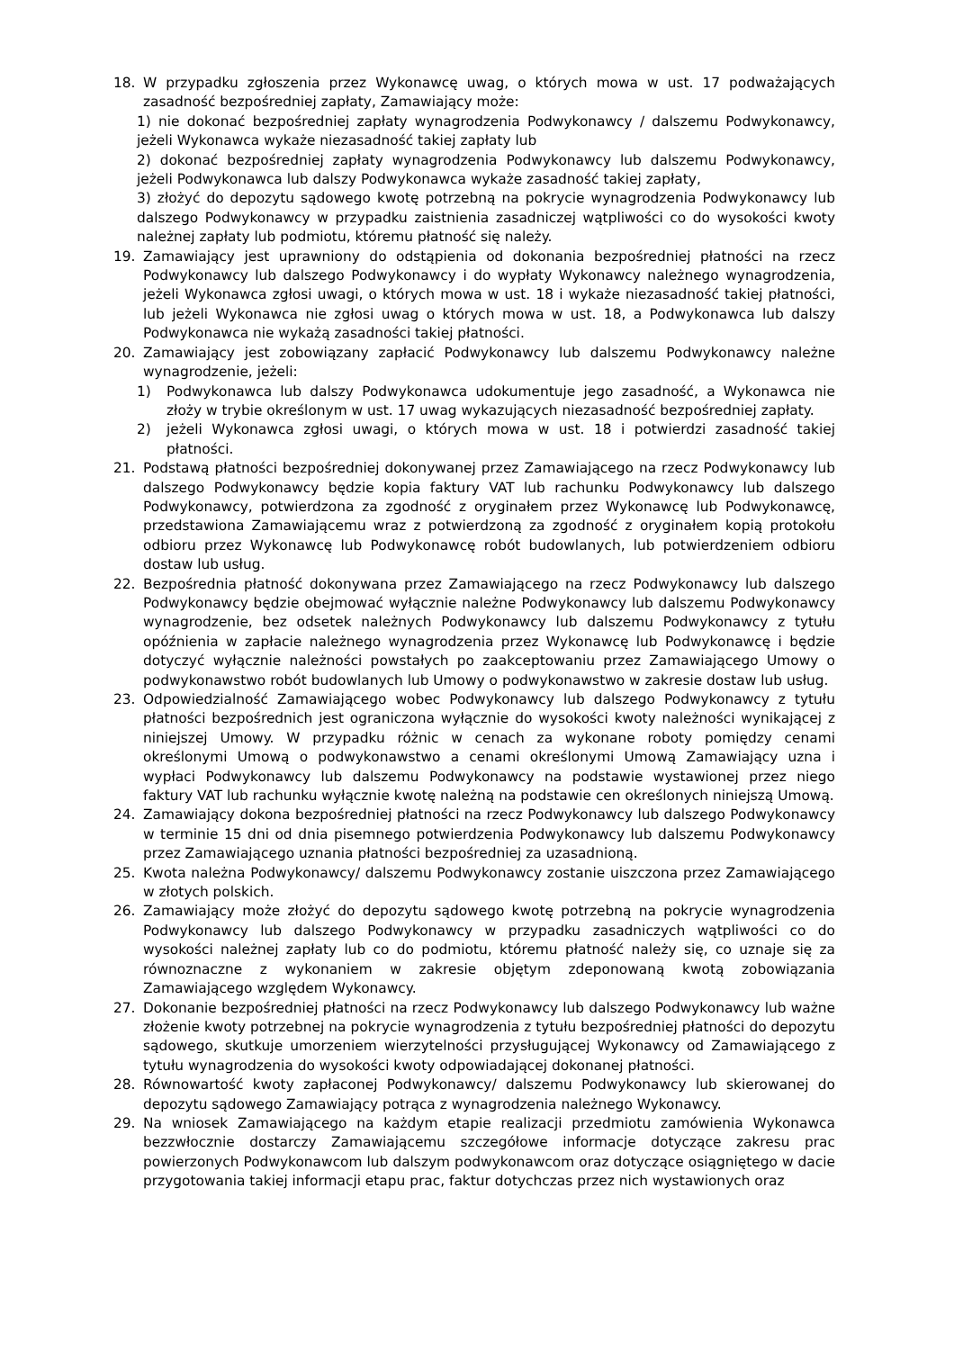18. W przypadku zgłoszenia przez Wykonawcę uwag, o których mowa w ust. 17 podważających zasadność bezpośredniej zapłaty, Zamawiający może:
1) nie dokonać bezpośredniej zapłaty wynagrodzenia Podwykonawcy / dalszemu Podwykonawcy, jeżeli Wykonawca wykaże niezasadność takiej zapłaty lub
2) dokonać bezpośredniej zapłaty wynagrodzenia Podwykonawcy lub dalszemu Podwykonawcy, jeżeli Podwykonawca lub dalszy Podwykonawca wykaże zasadność takiej zapłaty,
3) złożyć do depozytu sądowego kwotę potrzebną na pokrycie wynagrodzenia Podwykonawcy lub dalszego Podwykonawcy w przypadku zaistnienia zasadniczej wątpliwości co do wysokości kwoty należnej zapłaty lub podmiotu, któremu płatność się należy.
19. Zamawiający jest uprawniony do odstąpienia od dokonania bezpośredniej płatności na rzecz Podwykonawcy lub dalszego Podwykonawcy i do wypłaty Wykonawcy należnego wynagrodzenia, jeżeli Wykonawca zgłosi uwagi, o których mowa w ust. 18 i wykaże niezasadność takiej płatności, lub jeżeli Wykonawca nie zgłosi uwag o których mowa w ust. 18, a Podwykonawca lub dalszy Podwykonawca nie wykażą zasadności takiej płatności.
20. Zamawiający jest zobowiązany zapłacić Podwykonawcy lub dalszemu Podwykonawcy należne wynagrodzenie, jeżeli:
1) Podwykonawca lub dalszy Podwykonawca udokumentuje jego zasadność, a Wykonawca nie złoży w trybie określonym w ust. 17 uwag wykazujących niezasadność bezpośredniej zapłaty.
2) jeżeli Wykonawca zgłosi uwagi, o których mowa w ust. 18 i potwierdzi zasadność takiej płatności.
21. Podstawą płatności bezpośredniej dokonywanej przez Zamawiającego na rzecz Podwykonawcy lub dalszego Podwykonawcy będzie kopia faktury VAT lub rachunku Podwykonawcy lub dalszego Podwykonawcy, potwierdzona za zgodność z oryginałem przez Wykonawcę lub Podwykonawcę, przedstawiona Zamawiającemu wraz z potwierdzoną za zgodność z oryginałem kopią protokołu odbioru przez Wykonawcę lub Podwykonawcę robót budowlanych, lub potwierdzeniem odbioru dostaw lub usług.
22. Bezpośrednia płatność dokonywana przez Zamawiającego na rzecz Podwykonawcy lub dalszego Podwykonawcy będzie obejmować wyłącznie należne Podwykonawcy lub dalszemu Podwykonawcy wynagrodzenie, bez odsetek należnych Podwykonawcy lub dalszemu Podwykonawcy z tytułu opóźnienia w zapłacie należnego wynagrodzenia przez Wykonawcę lub Podwykonawcę i będzie dotyczyć wyłącznie należności powstałych po zaakceptowaniu przez Zamawiającego Umowy o podwykonawstwo robót budowlanych lub Umowy o podwykonawstwo w zakresie dostaw lub usług.
23. Odpowiedzialność Zamawiającego wobec Podwykonawcy lub dalszego Podwykonawcy z tytułu płatności bezpośrednich jest ograniczona wyłącznie do wysokości kwoty należności wynikającej z niniejszej Umowy. W przypadku różnic w cenach za wykonane roboty pomiędzy cenami określonymi Umową o podwykonawstwo a cenami określonymi Umową Zamawiający uzna i wypłaci Podwykonawcy lub dalszemu Podwykonawcy na podstawie wystawionej przez niego faktury VAT lub rachunku wyłącznie kwotę należną na podstawie cen określonych niniejszą Umową.
24. Zamawiający dokona bezpośredniej płatności na rzecz Podwykonawcy lub dalszego Podwykonawcy w terminie 15 dni od dnia pisemnego potwierdzenia Podwykonawcy lub dalszemu Podwykonawcy przez Zamawiającego uznania płatności bezpośredniej za uzasadnioną.
25. Kwota należna Podwykonawcy/ dalszemu Podwykonawcy zostanie uiszczona przez Zamawiającego w złotych polskich.
26. Zamawiający może złożyć do depozytu sądowego kwotę potrzebną na pokrycie wynagrodzenia Podwykonawcy lub dalszego Podwykonawcy w przypadku zasadniczych wątpliwości co do wysokości należnej zapłaty lub co do podmiotu, któremu płatność należy się, co uznaje się za równoznaczne z wykonaniem w zakresie objętym zdeponowaną kwotą zobowiązania Zamawiającego względem Wykonawcy.
27. Dokonanie bezpośredniej płatności na rzecz Podwykonawcy lub dalszego Podwykonawcy lub ważne złożenie kwoty potrzebnej na pokrycie wynagrodzenia z tytułu bezpośredniej płatności do depozytu sądowego, skutkuje umorzeniem wierzytelności przysługującej Wykonawcy od Zamawiającego z tytułu wynagrodzenia do wysokości kwoty odpowiadającej dokonanej płatności.
28. Równowartość kwoty zapłaconej Podwykonawcy/ dalszemu Podwykonawcy lub skierowanej do depozytu sądowego Zamawiający potrąca z wynagrodzenia należnego Wykonawcy.
29. Na wniosek Zamawiającego na każdym etapie realizacji przedmiotu zamówienia Wykonawca bezzwłocznie dostarczy Zamawiającemu szczegółowe informacje dotyczące zakresu prac powierzonych Podwykonawcom lub dalszym podwykonawcom oraz dotyczące osiągniętego w dacie przygotowania takiej informacji etapu prac, faktur dotychczas przez nich wystawionych oraz